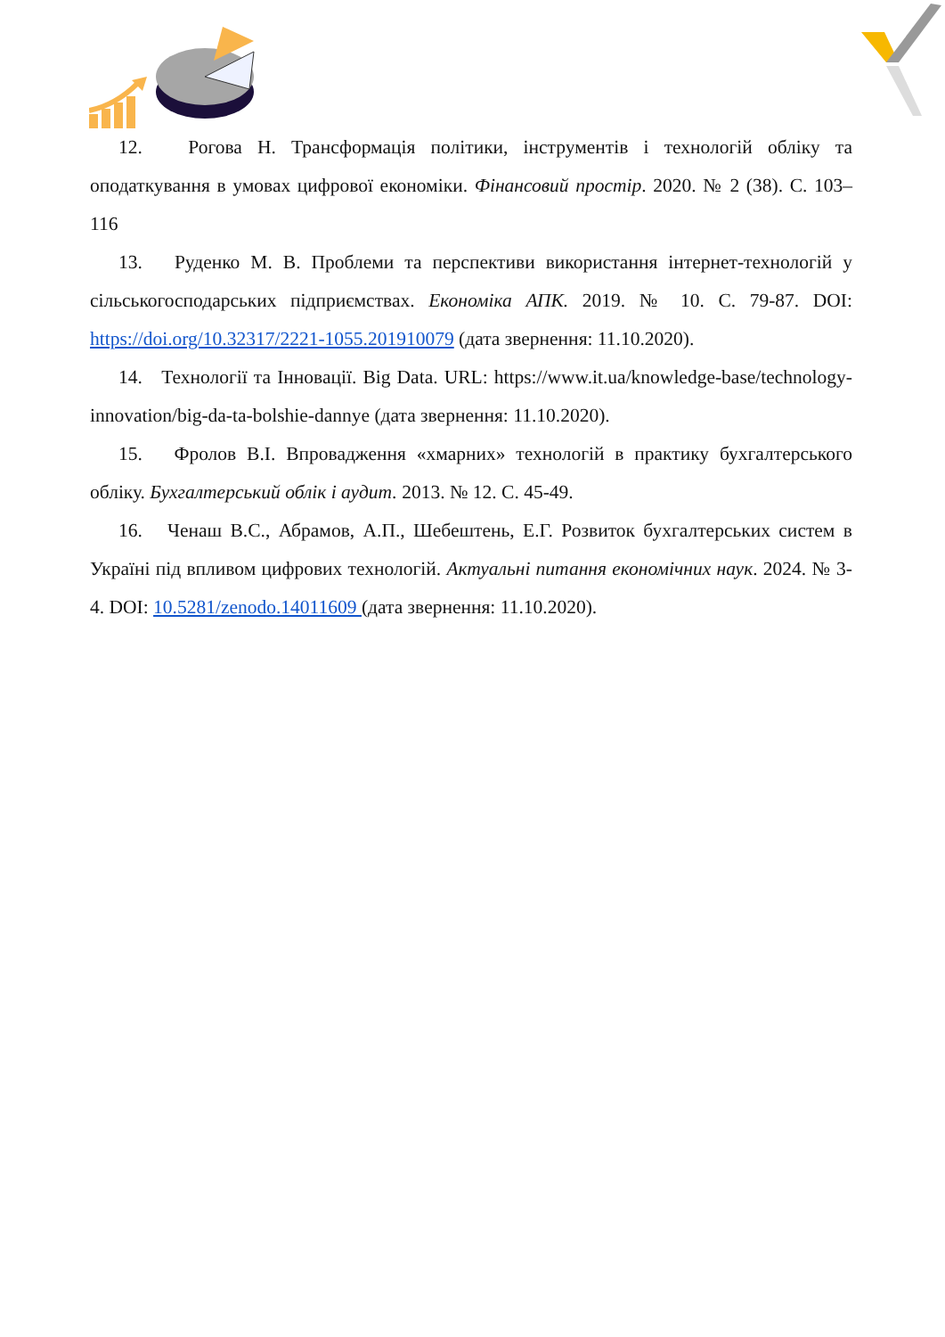12. Рогова Н. Трансформація політики, інструментів і технологій обліку та оподаткування в умовах цифрової економіки. Фінансовий простір. 2020. № 2 (38). С. 103–116
13. Руденко М. В. Проблеми та перспективи використання інтернет-технологій у сільськогосподарських підприємствах. Економіка АПК. 2019. № 10. С. 79-87. DOI: https://doi.org/10.32317/2221-1055.201910079 (дата звернення: 11.10.2020).
14. Технології та Інновації. Big Data. URL: https://www.it.ua/knowledge-base/technology-innovation/big-da-ta-bolshie-dannye (дата звернення: 11.10.2020).
15. Фролов В.І. Впровадження «хмарних» технологій в практику бухгалтерського обліку. Бухгалтерський облік і аудит. 2013. № 12. С. 45-49.
16. Ченаш В.С., Абрамов, А.П., Шебештень, Е.Г. Розвиток бухгалтерських систем в Україні під впливом цифрових технологій. Актуальні питання економічних наук. 2024. № 3-4. DOI: 10.5281/zenodo.14011609 (дата звернення: 11.10.2020).